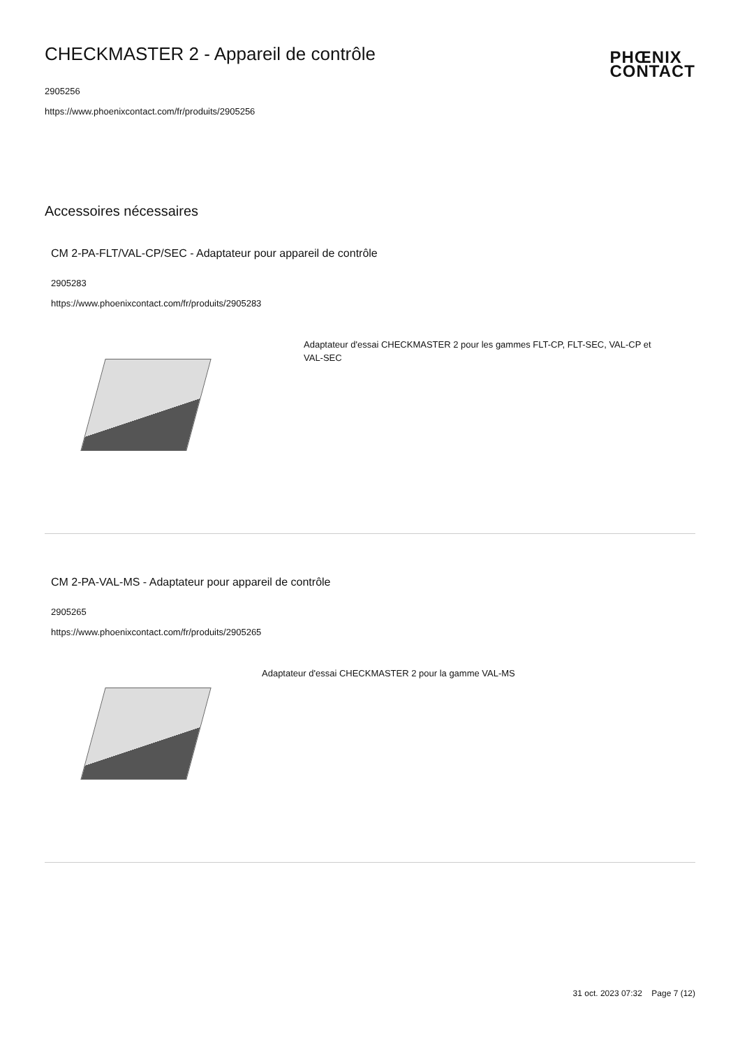CHECKMASTER 2 - Appareil de contrôle
2905256
https://www.phoenixcontact.com/fr/produits/2905256
PHŒNIX
CONTACT
Accessoires nécessaires
CM 2-PA-FLT/VAL-CP/SEC - Adaptateur pour appareil de contrôle
2905283
https://www.phoenixcontact.com/fr/produits/2905283
Adaptateur d'essai CHECKMASTER 2 pour les gammes FLT-CP, FLT-SEC, VAL-CP et VAL-SEC
CM 2-PA-VAL-MS - Adaptateur pour appareil de contrôle
2905265
https://www.phoenixcontact.com/fr/produits/2905265
Adaptateur d'essai CHECKMASTER 2 pour la gamme VAL-MS
31 oct. 2023 07:32 Page 7 (12)